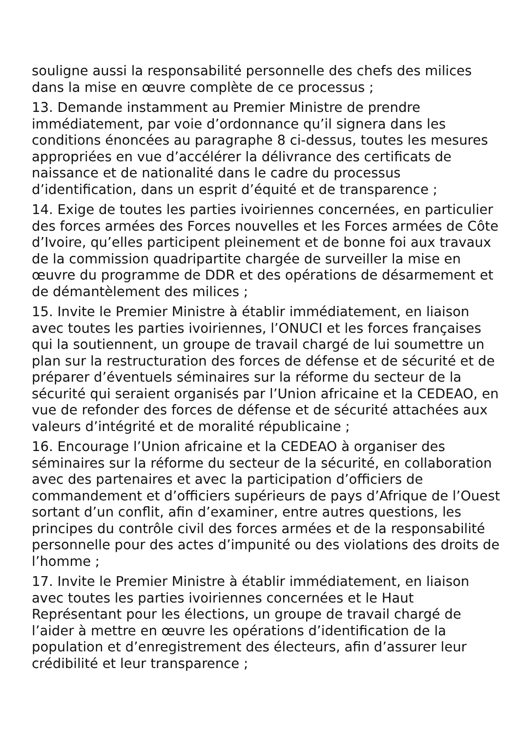souligne aussi la responsabilité personnelle des chefs des milices dans la mise en œuvre complète de ce processus ;
13. Demande instamment au Premier Ministre de prendre immédiatement, par voie d’ordonnance qu’il signera dans les conditions énoncées au paragraphe 8 ci-dessus, toutes les mesures appropriées en vue d’accélérer la délivrance des certificats de naissance et de nationalité dans le cadre du processus d’identification, dans un esprit d’équité et de transparence ;
14. Exige de toutes les parties ivoiriennes concernées, en particulier des forces armées des Forces nouvelles et les Forces armées de Côte d’Ivoire, qu’elles participent pleinement et de bonne foi aux travaux de la commission quadripartite chargée de surveiller la mise en œuvre du programme de DDR et des opérations de désarmement et de démantèlement des milices ;
15. Invite le Premier Ministre à établir immédiatement, en liaison avec toutes les parties ivoiriennes, l’ONUCI et les forces françaises qui la soutiennent, un groupe de travail chargé de lui soumettre un plan sur la restructuration des forces de défense et de sécurité et de préparer d’éventuels séminaires sur la réforme du secteur de la sécurité qui seraient organisés par l’Union africaine et la CEDEAO, en vue de refonder des forces de défense et de sécurité attachées aux valeurs d’intégrité et de moralité républicaine ;
16. Encourage l’Union africaine et la CEDEAO à organiser des séminaires sur la réforme du secteur de la sécurité, en collaboration avec des partenaires et avec la participation d’officiers de commandement et d’officiers supérieurs de pays d’Afrique de l’Ouest sortant d’un conflit, afin d’examiner, entre autres questions, les principes du contrôle civil des forces armées et de la responsabilité personnelle pour des actes d’impunité ou des violations des droits de l’homme ;
17. Invite le Premier Ministre à établir immédiatement, en liaison avec toutes les parties ivoiriennes concernées et le Haut Représentant pour les élections, un groupe de travail chargé de l’aider à mettre en œuvre les opérations d’identification de la population et d’enregistrement des électeurs, afin d’assurer leur crédibilité et leur transparence ;